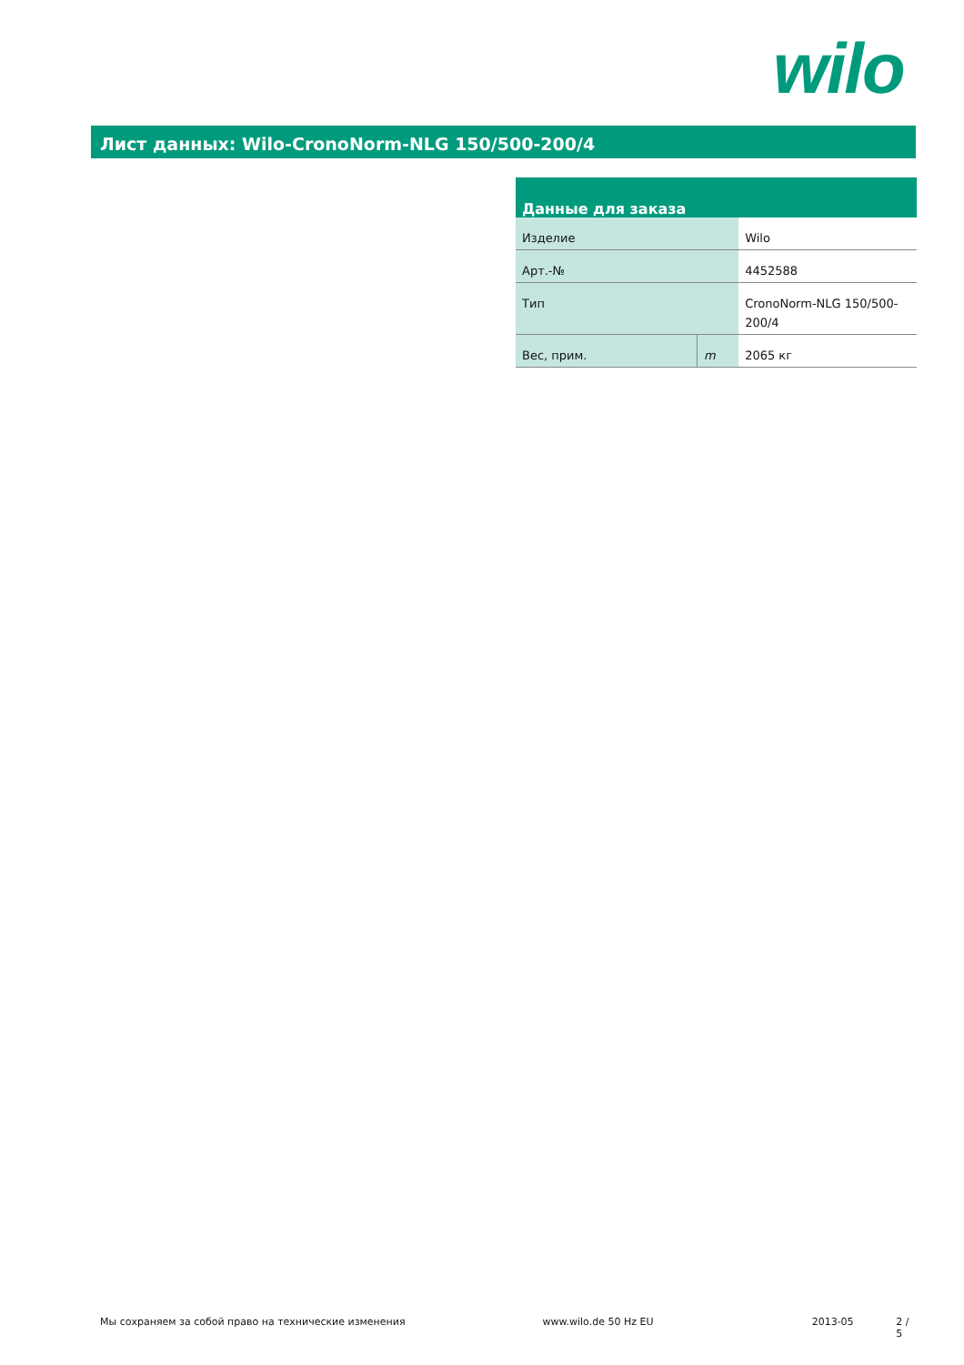wilo
Лист данных: Wilo-CronoNorm-NLG 150/500-200/4
| Данные для заказа | | |
| --- | --- | --- |
| Изделие | | Wilo |
| Арт.-№ | | 4452588 |
| Тип | | CronoNorm-NLG 150/500- 200/4 |
| Вес, прим. | m | 2065 кг |
Мы сохраняем за собой право на технические изменения www.wilo.de 50 Hz EU 2013-05 2 / 5